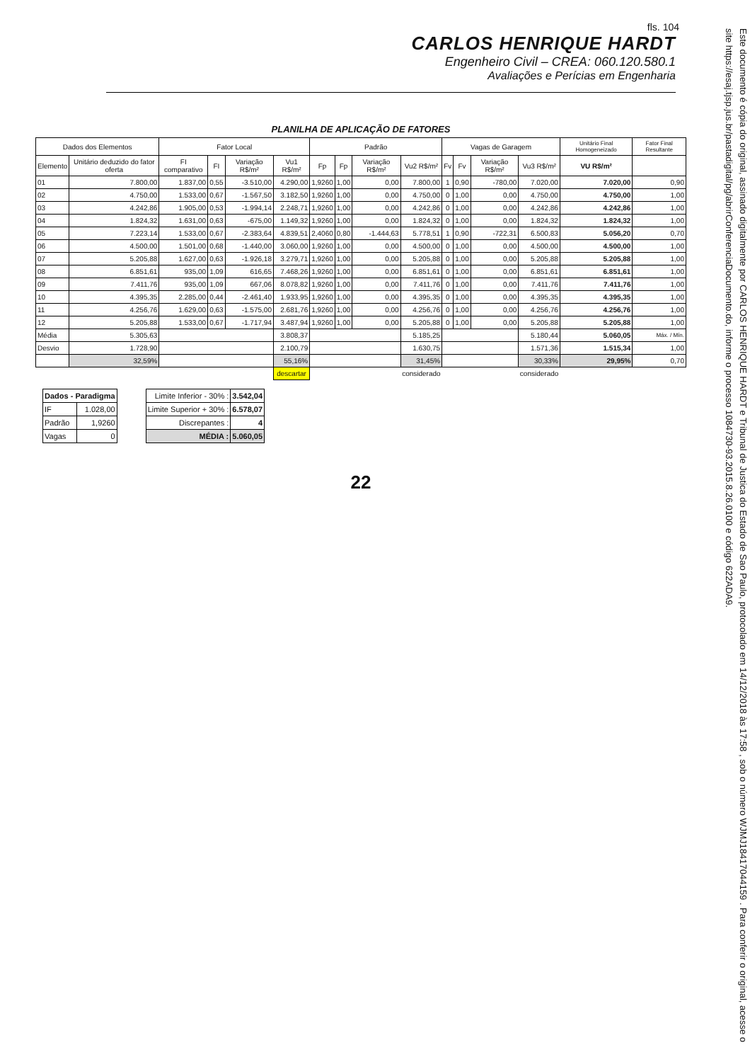fls. 104
CARLOS HENRIQUE HARDT
Engenheiro Civil – CREA: 060.120.580.1
Avaliações e Perícias em Engenharia
PLANILHA DE APLICAÇÃO DE FATORES
| Dados dos Elementos | | Fator Local | | | | Padrão | | | | Vagas de Garagem | | | | Unitário Final Homogeneizado | Fator Final Resultante |
| --- | --- | --- | --- | --- | --- | --- | --- | --- | --- | --- | --- | --- | --- | --- | --- |
| Elemento | Unitário deduzido do fator oferta | FI comparativo | FI | Variação R$/m² | Vu1 R$/m² | Fp | Fp | Variação R$/m² | Vu2 R$/m² | Fv | Fv | Variação R$/m² | Vu3 R$/m² | VU R$/m² | |
| 01 | 7.800,00 | 1.837,00 | 0,55 | -3.510,00 | 4.290,00 | 1,9260 | 1,00 | 0,00 | 7.800,00 | 1 | 0,90 | -780,00 | 7.020,00 | 7.020,00 | 0,90 |
| 02 | 4.750,00 | 1.533,00 | 0,67 | -1.567,50 | 3.182,50 | 1,9260 | 1,00 | 0,00 | 4.750,00 | 0 | 1,00 | 0,00 | 4.750,00 | 4.750,00 | 1,00 |
| 03 | 4.242,86 | 1.905,00 | 0,53 | -1.994,14 | 2.248,71 | 1,9260 | 1,00 | 0,00 | 4.242,86 | 0 | 1,00 | 0,00 | 4.242,86 | 4.242,86 | 1,00 |
| 04 | 1.824,32 | 1.631,00 | 0,63 | -675,00 | 1.149,32 | 1,9260 | 1,00 | 0,00 | 1.824,32 | 0 | 1,00 | 0,00 | 1.824,32 | 1.824,32 | 1,00 |
| 05 | 7.223,14 | 1.533,00 | 0,67 | -2.383,64 | 4.839,51 | 2,4060 | 0,80 | -1.444,63 | 5.778,51 | 1 | 0,90 | -722,31 | 6.500,83 | 5.056,20 | 0,70 |
| 06 | 4.500,00 | 1.501,00 | 0,68 | -1.440,00 | 3.060,00 | 1,9260 | 1,00 | 0,00 | 4.500,00 | 0 | 1,00 | 0,00 | 4.500,00 | 4.500,00 | 1,00 |
| 07 | 5.205,88 | 1.627,00 | 0,63 | -1.926,18 | 3.279,71 | 1,9260 | 1,00 | 0,00 | 5.205,88 | 0 | 1,00 | 0,00 | 5.205,88 | 5.205,88 | 1,00 |
| 08 | 6.851,61 | 935,00 | 1,09 | 616,65 | 7.468,26 | 1,9260 | 1,00 | 0,00 | 6.851,61 | 0 | 1,00 | 0,00 | 6.851,61 | 6.851,61 | 1,00 |
| 09 | 7.411,76 | 935,00 | 1,09 | 667,06 | 8.078,82 | 1,9260 | 1,00 | 0,00 | 7.411,76 | 0 | 1,00 | 0,00 | 7.411,76 | 7.411,76 | 1,00 |
| 10 | 4.395,35 | 2.285,00 | 0,44 | -2.461,40 | 1.933,95 | 1,9260 | 1,00 | 0,00 | 4.395,35 | 0 | 1,00 | 0,00 | 4.395,35 | 4.395,35 | 1,00 |
| 11 | 4.256,76 | 1.629,00 | 0,63 | -1.575,00 | 2.681,76 | 1,9260 | 1,00 | 0,00 | 4.256,76 | 0 | 1,00 | 0,00 | 4.256,76 | 4.256,76 | 1,00 |
| 12 | 5.205,88 | 1.533,00 | 0,67 | -1.717,94 | 3.487,94 | 1,9260 | 1,00 | 0,00 | 5.205,88 | 0 | 1,00 | 0,00 | 5.205,88 | 5.205,88 | 1,00 |
| Média | 5.305,63 | | | | 3.808,37 | | | | 5.185,25 | | | | 5.180,44 | 5.060,05 | Máx. / Mín. |
| Desvio | 1.728,90 | | | | 2.100,79 | | | | 1.630,75 | | | | 1.571,36 | 1.515,34 | 1,00 |
| | 32,59% | | | | 55,16% | | | | 31,45% | | | | 30,33% | 29,95% | 0,70 |
| | | | | | descartar | | | | considerado | | | | considerado | | |
| Dados - Paradigma | |
| --- | --- |
| IF | 1.028,00 |
| Padrão | 1,9260 |
| Vagas | 0 |
| Limite Inferior - 30% : | 3.542,04 |
| Limite Superior + 30% : | 6.578,07 |
| Discrepantes : | 4 |
| MÉDIA : | 5.060,05 |
22
Este documento é cópia do original, assinado digitalmente por CARLOS HENRIQUE HARDT e Tribunal de Justica do Estado de Sao Paulo, protocolado em 14/12/2018 às 17:58 , sob o número WJMJ18417044159 . Para conferir o original, acesse o site https://esaj.tjsp.jus.br/pastadigital/pg/abrirConferenciaDocumento.do, informe o processo 1084730-93.2015.8.26.0100 e código 622ADA9.